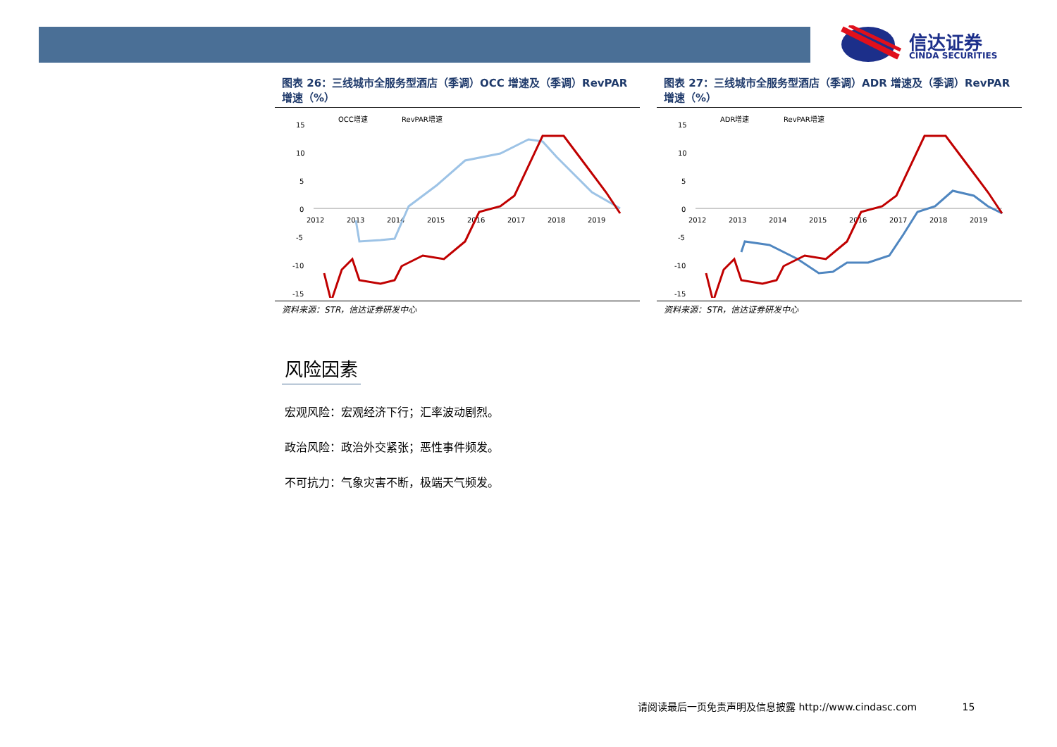信达证券
CINDA SECURITIES
图表 26：三线城市全服务型酒店（季调）OCC 增速及（季调）RevPAR 增速（%）
OCC增速
RevPAR增速
15
10
5
0
-5
-10
-15
2012
2013
2014
2015
2016
2017
2018
2019
资料来源：STR，信达证券研发中心
图表 27：三线城市全服务型酒店（季调）ADR 增速及（季调）RevPAR 增速（%）
ADR增速
RevPAR增速
15
10
5
0
-5
-10
-15
2012
2013
2014
2015
2016
2017
2018
2019
资料来源：STR，信达证券研发中心
风险因素
宏观风险：宏观经济下行；汇率波动剧烈。
政治风险：政治外交紧张；恶性事件频发。
不可抗力：气象灾害不断，极端天气频发。
请阅读最后一页免责声明及信息披露 http://www.cindasc.com 15